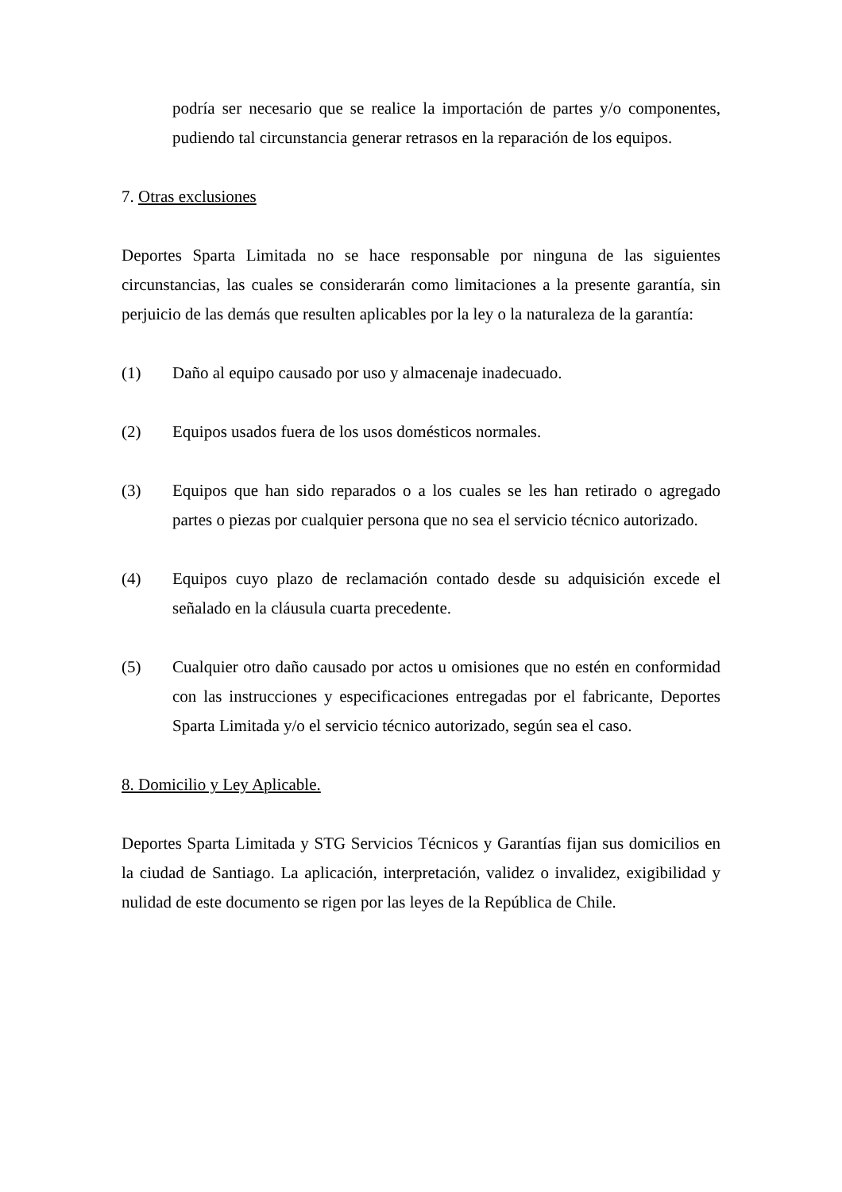podría ser necesario que se realice la importación de partes y/o componentes, pudiendo tal circunstancia generar retrasos en la reparación de los equipos.
7. Otras exclusiones
Deportes Sparta Limitada no se hace responsable por ninguna de las siguientes circunstancias, las cuales se considerarán como limitaciones a la presente garantía, sin perjuicio de las demás que resulten aplicables por la ley o la naturaleza de la garantía:
(1) Daño al equipo causado por uso y almacenaje inadecuado.
(2) Equipos usados fuera de los usos domésticos normales.
(3) Equipos que han sido reparados o a los cuales se les han retirado o agregado partes o piezas por cualquier persona que no sea el servicio técnico autorizado.
(4) Equipos cuyo plazo de reclamación contado desde su adquisición excede el señalado en la cláusula cuarta precedente.
(5) Cualquier otro daño causado por actos u omisiones que no estén en conformidad con las instrucciones y especificaciones entregadas por el fabricante, Deportes Sparta Limitada y/o el servicio técnico autorizado, según sea el caso.
8. Domicilio y Ley Aplicable.
Deportes Sparta Limitada y STG Servicios Técnicos y Garantías fijan sus domicilios en la ciudad de Santiago. La aplicación, interpretación, validez o invalidez, exigibilidad y nulidad de este documento se rigen por las leyes de la República de Chile.